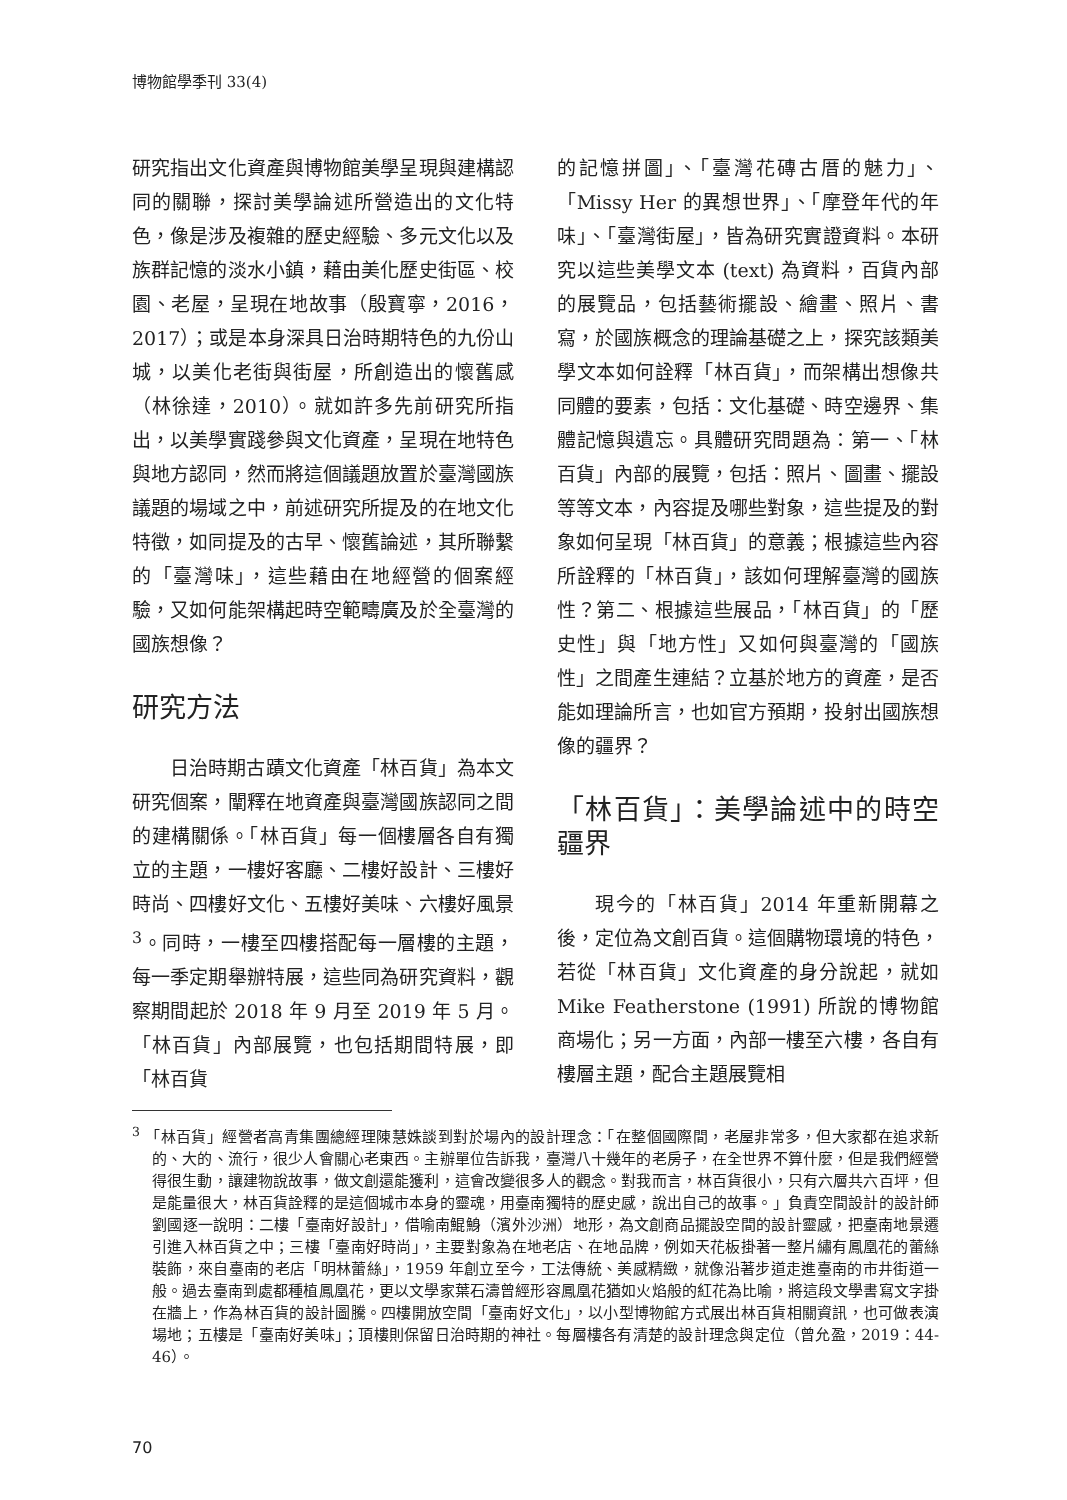博物館學季刊 33(4)
研究指出文化資產與博物館美學呈現與建構認同的關聯，探討美學論述所營造出的文化特色，像是涉及複雜的歷史經驗、多元文化以及族群記憶的淡水小鎮，藉由美化歷史街區、校園、老屋，呈現在地故事（殷寶寧，2016，2017）；或是本身深具日治時期特色的九份山城，以美化老街與街屋，所創造出的懷舊感（林徐達，2010）。就如許多先前研究所指出，以美學實踐參與文化資產，呈現在地特色與地方認同，然而將這個議題放置於臺灣國族議題的場域之中，前述研究所提及的在地文化特徵，如同提及的古早、懷舊論述，其所聯繫的「臺灣味」，這些藉由在地經營的個案經驗，又如何能架構起時空範疇廣及於全臺灣的國族想像？
研究方法
日治時期古蹟文化資產「林百貨」為本文研究個案，闡釋在地資產與臺灣國族認同之間的建構關係。「林百貨」每一個樓層各自有獨立的主題，一樓好客廳、二樓好設計、三樓好時尚、四樓好文化、五樓好美味、六樓好風景<sup>3</sup>。同時，一樓至四樓搭配每一層樓的主題，每一季定期舉辦特展，這些同為研究資料，觀察期間起於 2018 年 9 月至 2019 年 5 月。「林百貨」內部展覽，也包括期間特展，即「林百貨
的記憶拼圖」、「臺灣花磚古厝的魅力」、「Missy Her 的異想世界」、「摩登年代的年味」、「臺灣街屋」，皆為研究實證資料。本研究以這些美學文本 (text) 為資料，百貨內部的展覽品，包括藝術擺設、繪畫、照片、書寫，於國族概念的理論基礎之上，探究該類美學文本如何詮釋「林百貨」，而架構出想像共同體的要素，包括：文化基礎、時空邊界、集體記憶與遺忘。具體研究問題為：第一、「林百貨」內部的展覽，包括：照片、圖畫、擺設等等文本，內容提及哪些對象，這些提及的對象如何呈現「林百貨」的意義；根據這些內容所詮釋的「林百貨」，該如何理解臺灣的國族性？第二、根據這些展品，「林百貨」的「歷史性」與「地方性」又如何與臺灣的「國族性」之間產生連結？立基於地方的資產，是否能如理論所言，也如官方預期，投射出國族想像的疆界？
「林百貨」：美學論述中的時空疆界
現今的「林百貨」2014 年重新開幕之後，定位為文創百貨。這個購物環境的特色，若從「林百貨」文化資產的身分說起，就如 Mike Featherstone (1991) 所說的博物館商場化；另一方面，內部一樓至六樓，各自有樓層主題，配合主題展覽相
<sup>3</sup> 「林百貨」經營者高青集團總經理陳慧姝談到對於場內的設計理念：「在整個國際間，老屋非常多，但大家都在追求新的、大的、流行，很少人會關心老東西。主辦單位告訴我，臺灣八十幾年的老房子，在全世界不算什麼，但是我們經營得很生動，讓建物說故事，做文創還能獲利，這會改變很多人的觀念。對我而言，林百貨很小，只有六層共六百坪，但是能量很大，林百貨詮釋的是這個城市本身的靈魂，用臺南獨特的歷史感，說出自己的故事。」負責空間設計的設計師劉國逐一說明：二樓「臺南好設計」，借喻南鯤鯓（濱外沙洲）地形，為文創商品擺設空間的設計靈感，把臺南地景遷引進入林百貨之中；三樓「臺南好時尚」，主要對象為在地老店、在地品牌，例如天花板掛著一整片繡有鳳凰花的蕾絲裝飾，來自臺南的老店「明林蕾絲」，1959 年創立至今，工法傳統、美感精緻，就像沿著步道走進臺南的市井街道一般。過去臺南到處都種植鳳凰花，更以文學家葉石濤曾經形容鳳凰花猶如火焰般的紅花為比喻，將這段文學書寫文字掛在牆上，作為林百貨的設計圖騰。四樓開放空間「臺南好文化」，以小型博物館方式展出林百貨相關資訊，也可做表演場地；五樓是「臺南好美味」；頂樓則保留日治時期的神社。每層樓各有清楚的設計理念與定位（曾允盈，2019：44-46）。
70